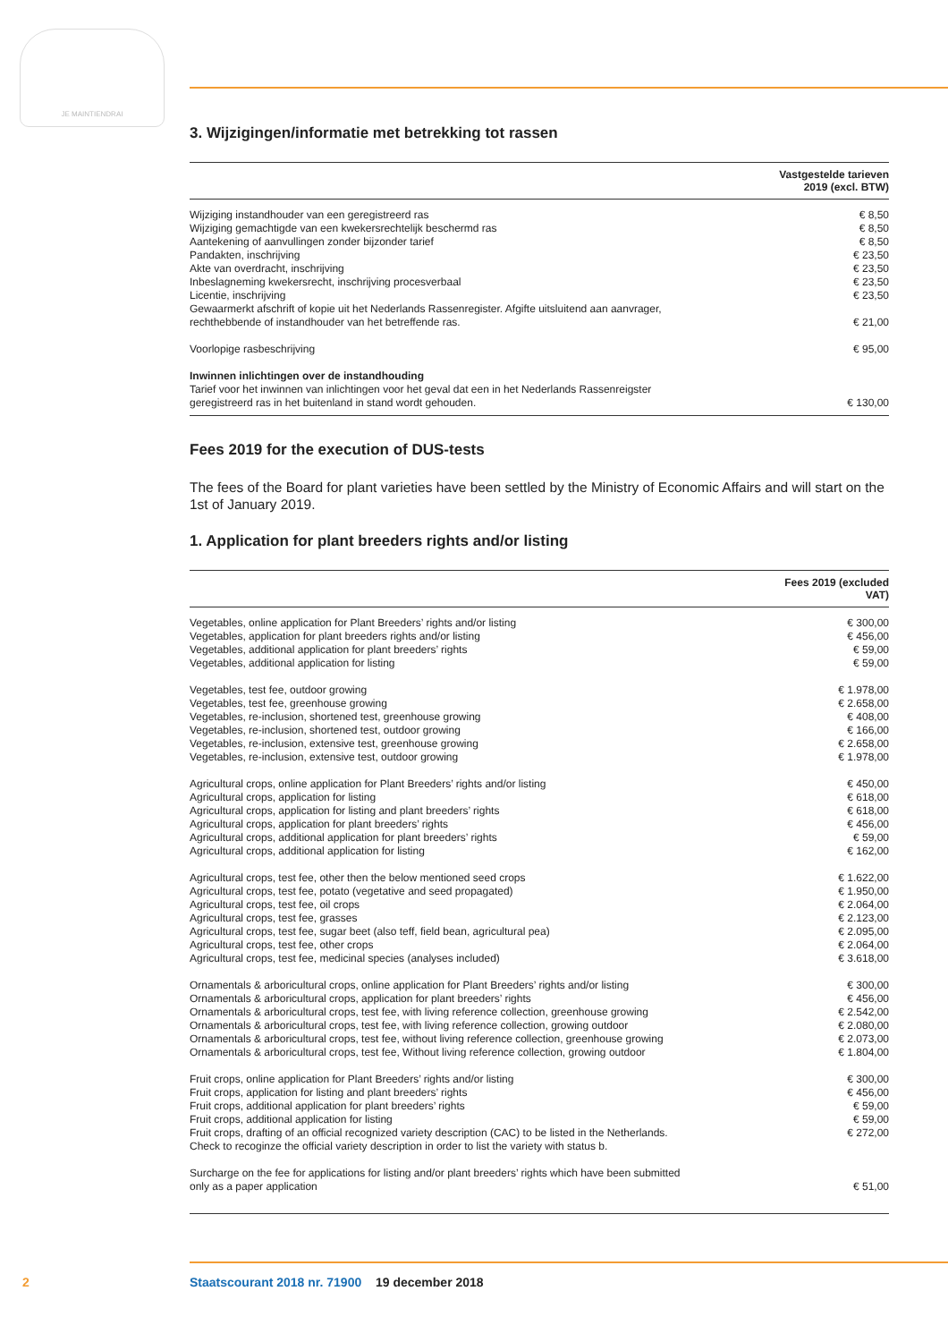JE MAINTIENDRAI
3. Wijzigingen/informatie met betrekking tot rassen
| | Vastgestelde tarieven 2019 (excl. BTW) |
| --- | --- |
| Wijziging instandhouder van een geregistreerd ras | € 8,50 |
| Wijziging gemachtigde van een kwekersrechtelijk beschermd ras | € 8,50 |
| Aantekening of aanvullingen zonder bijzonder tarief | € 8,50 |
| Pandakten, inschrijving | € 23,50 |
| Akte van overdracht, inschrijving | € 23,50 |
| Inbeslagneming kwekersrecht, inschrijving procesverbaal | € 23,50 |
| Licentie, inschrijving | € 23,50 |
| Gewaarmerkt afschrift of kopie uit het Nederlands Rassenregister. Afgifte uitsluitend aan aanvrager, rechthebbende of instandhouder van het betreffende ras. | € 21,00 |
| Voorlopige rasbeschrijving | € 95,00 |
| Inwinnen inlichtingen over de instandhouding Tarief voor het inwinnen van inlichtingen voor het geval dat een in het Nederlands Rassenreigster geregistreerd ras in het buitenland in stand wordt gehouden. | € 130,00 |
Fees 2019 for the execution of DUS-tests
The fees of the Board for plant varieties have been settled by the Ministry of Economic Affairs and will start on the 1st of January 2019.
1. Application for plant breeders rights and/or listing
| | Fees 2019 (excluded VAT) |
| --- | --- |
| Vegetables, online application for Plant Breeders’ rights and/or listing | € 300,00 |
| Vegetables, application for plant breeders rights and/or listing | € 456,00 |
| Vegetables, additional application for plant breeders’ rights | € 59,00 |
| Vegetables, additional application for listing | € 59,00 |
| Vegetables, test fee, outdoor growing | € 1.978,00 |
| Vegetables, test fee, greenhouse growing | € 2.658,00 |
| Vegetables, re-inclusion, shortened test, greenhouse growing | € 408,00 |
| Vegetables, re-inclusion, shortened test, outdoor growing | € 166,00 |
| Vegetables, re-inclusion, extensive test, greenhouse growing | € 2.658,00 |
| Vegetables, re-inclusion, extensive test, outdoor growing | € 1.978,00 |
| Agricultural crops, online application for Plant Breeders’ rights and/or listing | € 450,00 |
| Agricultural crops, application for listing | € 618,00 |
| Agricultural crops, application for listing and plant breeders’ rights | € 618,00 |
| Agricultural crops, application for plant breeders’ rights | € 456,00 |
| Agricultural crops, additional application for plant breeders’ rights | € 59,00 |
| Agricultural crops, additional application for listing | € 162,00 |
| Agricultural crops, test fee, other then the below mentioned seed crops | € 1.622,00 |
| Agricultural crops, test fee, potato (vegetative and seed propagated) | € 1.950,00 |
| Agricultural crops, test fee, oil crops | € 2.064,00 |
| Agricultural crops, test fee, grasses | € 2.123,00 |
| Agricultural crops, test fee, sugar beet (also teff, field bean, agricultural pea) | € 2.095,00 |
| Agricultural crops, test fee, other crops | € 2.064,00 |
| Agricultural crops, test fee, medicinal species (analyses included) | € 3.618,00 |
| Ornamentals & arboricultural crops, online application for Plant Breeders’ rights and/or listing | € 300,00 |
| Ornamentals & arboricultural crops, application for plant breeders’ rights | € 456,00 |
| Ornamentals & arboricultural crops, test fee, with living reference collection, greenhouse growing | € 2.542,00 |
| Ornamentals & arboricultural crops, test fee, with living reference collection, growing outdoor | € 2.080,00 |
| Ornamentals & arboricultural crops, test fee, without living reference collection, greenhouse growing | € 2.073,00 |
| Ornamentals & arboricultural crops, test fee, Without living reference collection, growing outdoor | € 1.804,00 |
| Fruit crops, online application for Plant Breeders’ rights and/or listing | € 300,00 |
| Fruit crops, application for listing and plant breeders’ rights | € 456,00 |
| Fruit crops, additional application for plant breeders’ rights | € 59,00 |
| Fruit crops, additional application for listing | € 59,00 |
| Fruit crops, drafting of an official recognized variety description (CAC) to be listed in the Netherlands. Check to recoginze the official variety description in order to list the variety with status b. | € 272,00 |
| Surcharge on the fee for applications for listing and/or plant breeders’ rights which have been submitted only as a paper application | € 51,00 |
2 Staatscourant 2018 nr. 71900 19 december 2018